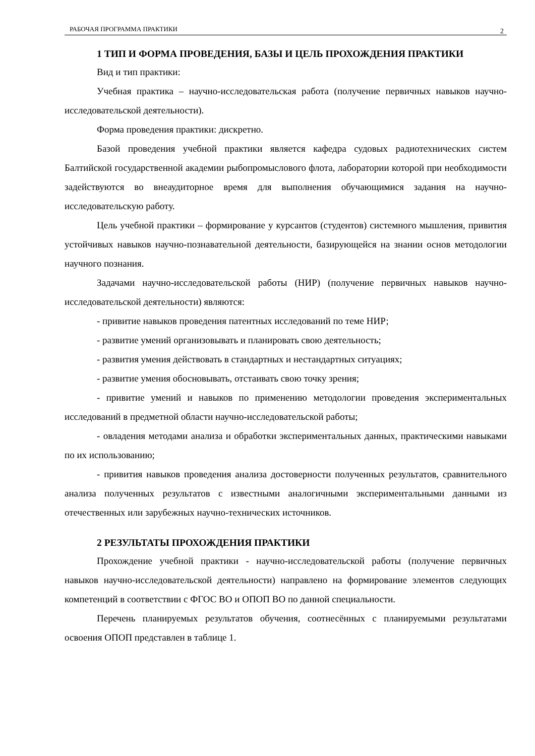РАБОЧАЯ ПРОГРАММА ПРАКТИКИ 2
1 ТИП И ФОРМА ПРОВЕДЕНИЯ, БАЗЫ И ЦЕЛЬ ПРОХОЖДЕНИЯ ПРАКТИКИ
Вид и тип практики:
Учебная практика – научно-исследовательская работа (получение первичных навыков научно-исследовательской деятельности).
Форма проведения практики: дискретно.
Базой проведения учебной практики является кафедра судовых радиотехнических систем Балтийской государственной академии рыбопромыслового флота, лаборатории которой при необходимости задействуются во внеаудиторное время для выполнения обучающимися задания на научно-исследовательскую работу.
Цель учебной практики – формирование у курсантов (студентов) системного мышления, привития устойчивых навыков научно-познавательной деятельности, базирующейся на знании основ методологии научного познания.
Задачами научно-исследовательской работы (НИР) (получение первичных навыков научно-исследовательской деятельности) являются:
- привитие навыков проведения патентных исследований по теме НИР;
- развитие умений организовывать и планировать свою деятельность;
- развития умения действовать в стандартных и нестандартных ситуациях;
- развитие умения обосновывать, отстаивать свою точку зрения;
- привитие умений и навыков по применению методологии проведения экспериментальных исследований в предметной области научно-исследовательской работы;
- овладения методами анализа и обработки экспериментальных данных, практическими навыками по их использованию;
- привития навыков проведения анализа достоверности полученных результатов, сравнительного анализа полученных результатов с известными аналогичными экспериментальными данными из отечественных или зарубежных научно-технических источников.
2 РЕЗУЛЬТАТЫ ПРОХОЖДЕНИЯ ПРАКТИКИ
Прохождение учебной практики - научно-исследовательской работы (получение первичных навыков научно-исследовательской деятельности) направлено на формирование элементов следующих компетенций в соответствии с ФГОС ВО и ОПОП ВО по данной специальности.
Перечень планируемых результатов обучения, соотнесённых с планируемыми результатами освоения ОПОП представлен в таблице 1.